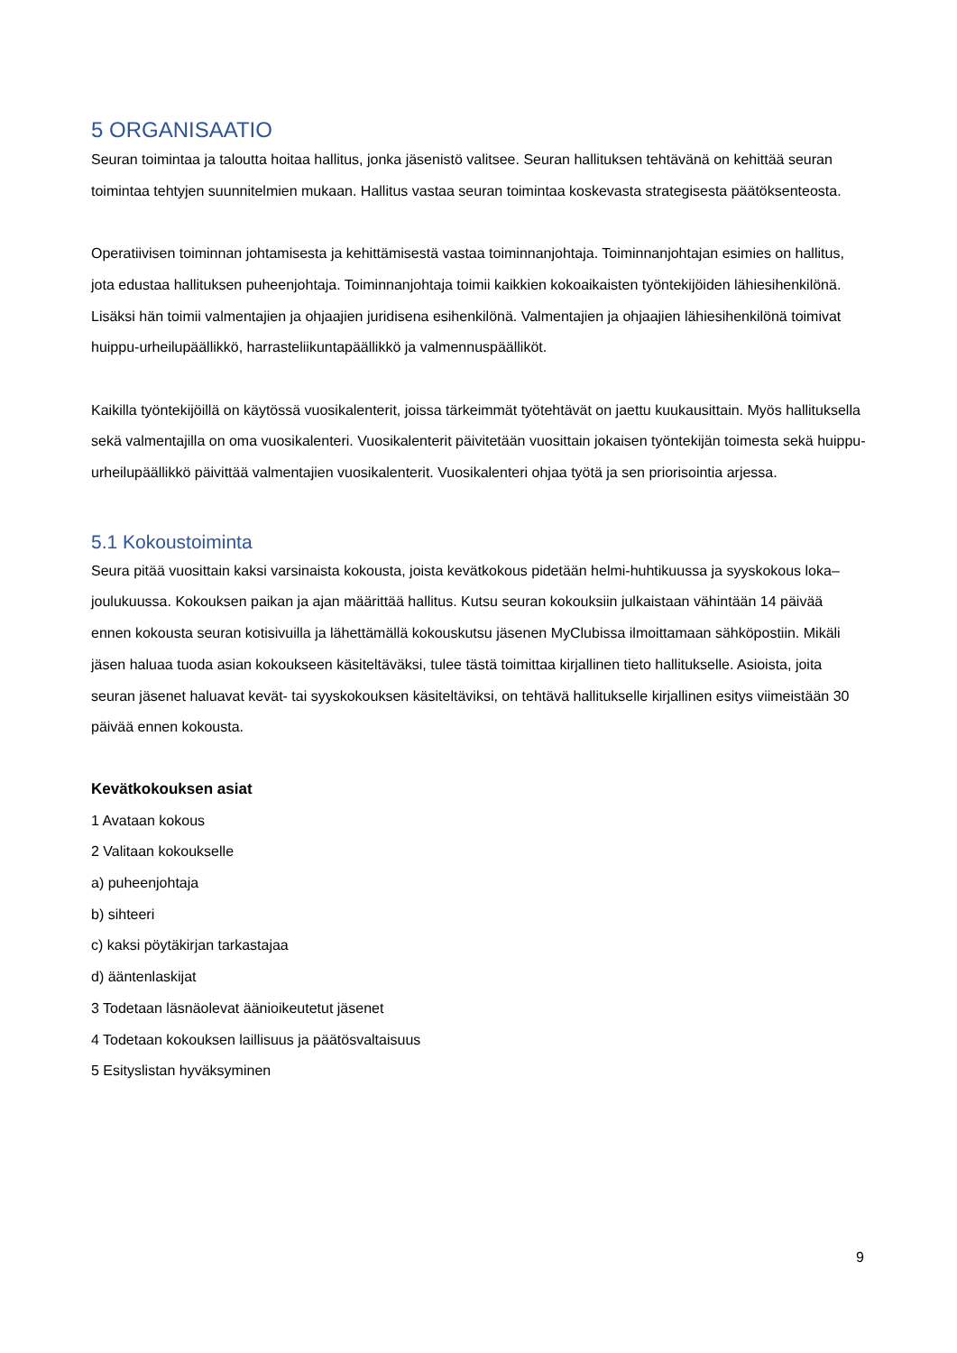5 ORGANISAATIO
Seuran toimintaa ja taloutta hoitaa hallitus, jonka jäsenistö valitsee. Seuran hallituksen tehtävänä on kehittää seuran toimintaa tehtyjen suunnitelmien mukaan. Hallitus vastaa seuran toimintaa koskevasta strategisesta päätöksenteosta.
Operatiivisen toiminnan johtamisesta ja kehittämisestä vastaa toiminnanjohtaja. Toiminnanjohtajan esimies on hallitus, jota edustaa hallituksen puheenjohtaja. Toiminnanjohtaja toimii kaikkien kokoaikaisten työntekijöiden lähiesihenkilönä. Lisäksi hän toimii valmentajien ja ohjaajien juridisena esihenkilönä. Valmentajien ja ohjaajien lähiesihenkilönä toimivat huippu-urheilupäällikkö, harrasteliikuntapäällikkö ja valmennuspäälliköt.
Kaikilla työntekijöillä on käytössä vuosikalenterit, joissa tärkeimmät työtehtävät on jaettu kuukausittain. Myös hallituksella sekä valmentajilla on oma vuosikalenteri. Vuosikalenterit päivitetään vuosittain jokaisen työntekijän toimesta sekä huippu-urheilupäällikkö päivittää valmentajien vuosikalenterit. Vuosikalenteri ohjaa työtä ja sen priorisointia arjessa.
5.1 Kokoustoiminta
Seura pitää vuosittain kaksi varsinaista kokousta, joista kevätkokous pidetään helmi-huhtikuussa ja syyskokous loka–joulukuussa. Kokouksen paikan ja ajan määrittää hallitus. Kutsu seuran kokouksiin julkaistaan vähintään 14 päivää ennen kokousta seuran kotisivuilla ja lähettämällä kokouskutsu jäsenen MyClubissa ilmoittamaan sähköpostiin. Mikäli jäsen haluaa tuoda asian kokoukseen käsiteltäväksi, tulee tästä toimittaa kirjallinen tieto hallitukselle. Asioista, joita seuran jäsenet haluavat kevät- tai syyskokouksen käsiteltäviksi, on tehtävä hallitukselle kirjallinen esitys viimeistään 30 päivää ennen kokousta.
Kevätkokouksen asiat
1 Avataan kokous
2 Valitaan kokoukselle
a) puheenjohtaja
b) sihteeri
c) kaksi pöytäkirjan tarkastajaa
d) ääntenlaskijat
3 Todetaan läsnäolevat äänioikeutetut jäsenet
4 Todetaan kokouksen laillisuus ja päätösvaltaisuus
5 Esityslistan hyväksyminen
9